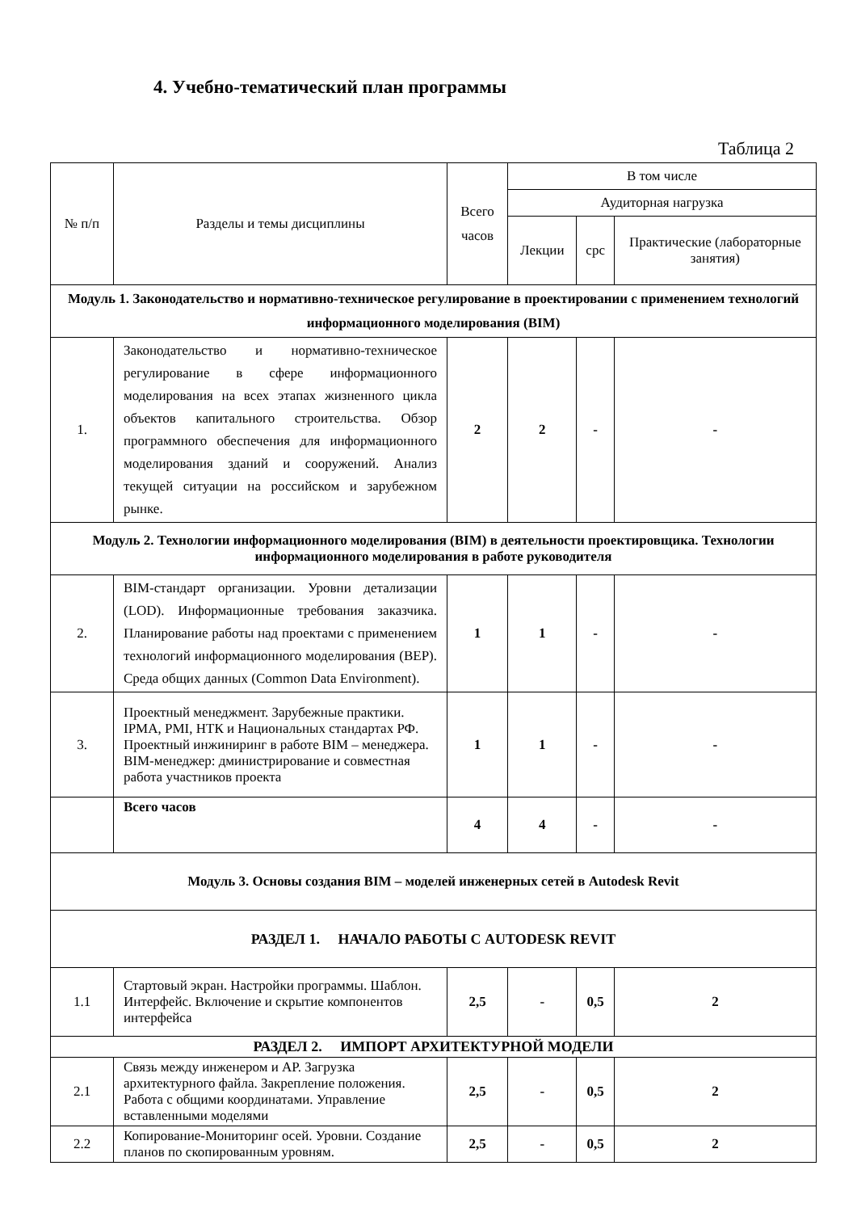4. Учебно-тематический план программы
Таблица 2
| № п/п | Разделы и темы дисциплины | Всего часов | В том числе | | |
| --- | --- | --- | --- | --- | --- |
| | | | Аудиторная нагрузка | | |
| | | | Лекции | срс | Практические (лабораторные занятия) |
| Модуль 1. Законодательство и нормативно-техническое регулирование в проектировании с применением технологий информационного моделирования (BIM) | | | | | |
| 1. | Законодательство и нормативно-техническое регулирование в сфере информационного моделирования на всех этапах жизненного цикла объектов капитального строительства. Обзор программного обеспечения для информационного моделирования зданий и сооружений. Анализ текущей ситуации на российском и зарубежном рынке. | 2 | 2 | - | - |
| Модуль 2. Технологии информационного моделирования (BIM) в деятельности проектировщика. Технологии информационного моделирования в работе руководителя | | | | | |
| 2. | BIM-стандарт организации. Уровни детализации (LOD). Информационные требования заказчика. Планирование работы над проектами с применением технологий информационного моделирования (BEP). Среда общих данных (Common Data Environment). | 1 | 1 | - | - |
| 3. | Проектный менеджмент. Зарубежные практики. IPMA, PMI, НТК и Национальных стандартах РФ. Проектный инжиниринг в работе BIM – менеджера. BIM-менеджер: дминистрирование и совместная работа участников проекта | 1 | 1 | - | - |
| | Всего часов | 4 | 4 | - | - |
| Модуль 3. Основы создания BIM – моделей инженерных сетей в Autodesk Revit | | | | | |
| РАЗДЕЛ 1. НАЧАЛО РАБОТЫ С AUTODESK REVIT | | | | | |
| 1.1 | Стартовый экран. Настройки программы. Шаблон. Интерфейс. Включение и скрытие компонентов интерфейса | 2,5 | - | 0,5 | 2 |
| РАЗДЕЛ 2. ИМПОРТ АРХИТЕКТУРНОЙ МОДЕЛИ | | | | | |
| 2.1 | Связь между инженером и АР. Загрузка архитектурного файла. Закрепление положения. Работа с общими координатами. Управление вставленными моделями | 2,5 | - | 0,5 | 2 |
| 2.2 | Копирование-Мониторинг осей. Уровни. Создание планов по скопированным уровням. | 2,5 | - | 0,5 | 2 |